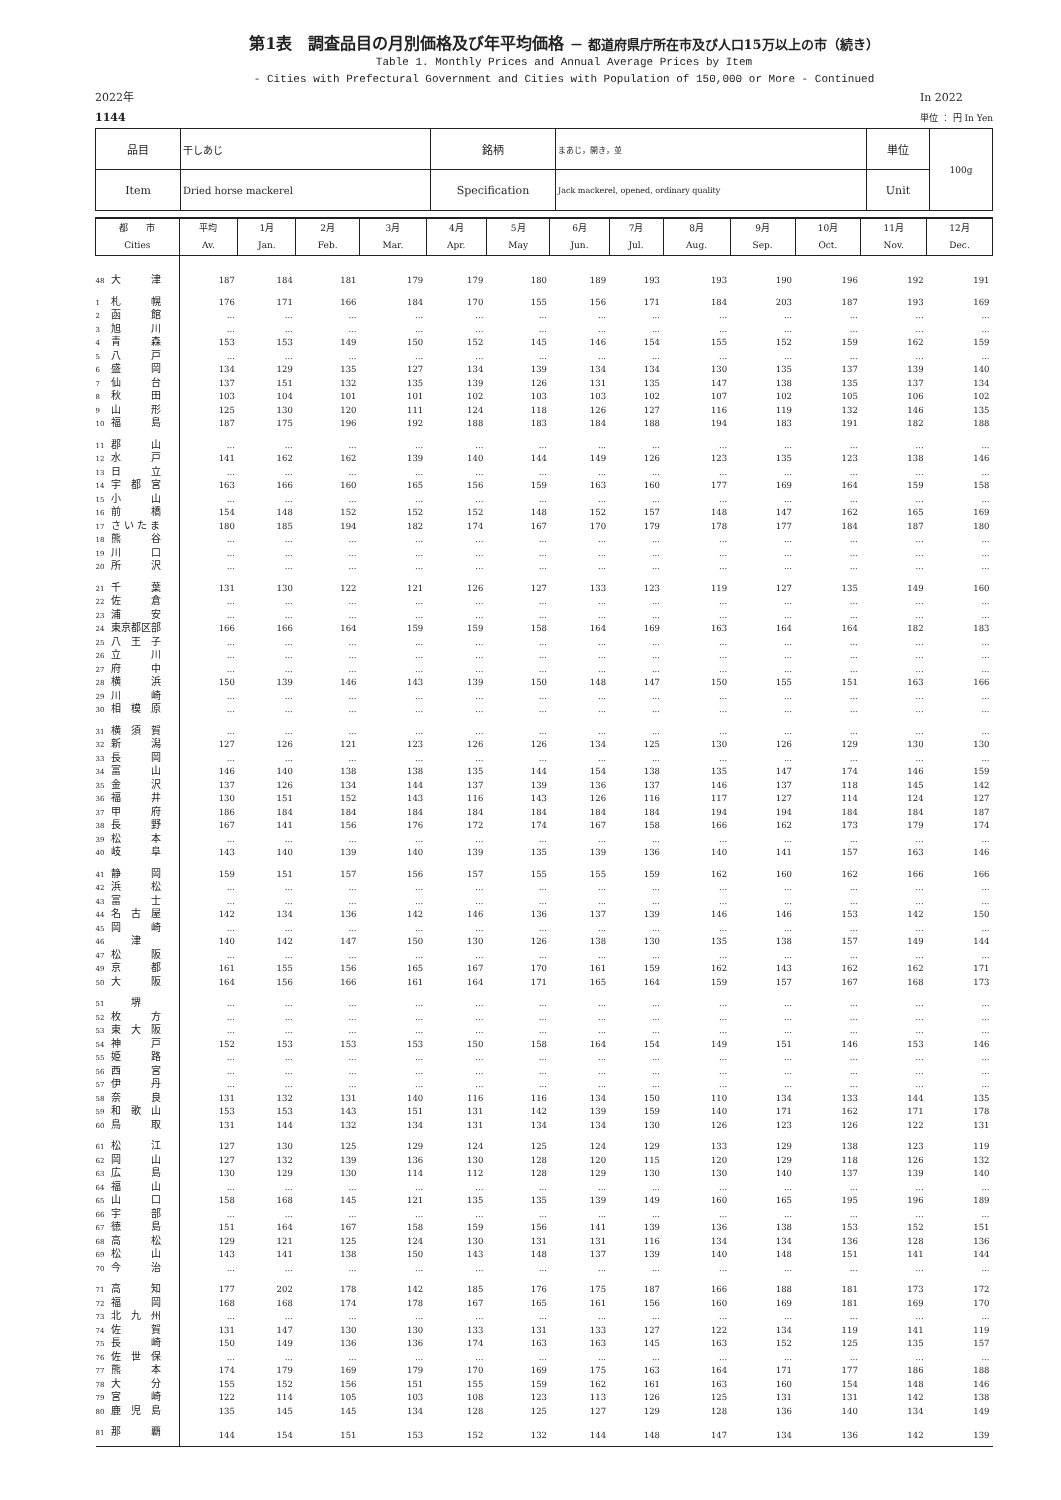第1表　調査品目の月別価格及び年平均価格 － 都道府県庁所在市及び人口15万以上の市（続き）
Table 1. Monthly Prices and Annual Average Prices by Item
- Cities with Prefectural Government and Cities with Population of 150,000 or More - Continued
2022年
1144
In 2022
単位 ： 円 In Yen
| 品目 | 干しあじ | 銘柄 | まあじ，開き，並 | 単位 | 100g |
| Item | Dried horse mackerel | Specification | Jack mackerel, opened, ordinary quality | Unit | |
| 都 市 Cities | 平均 Av. | 1月 Jan. | 2月 Feb. | 3月 Mar. | 4月 Apr. | 5月 May | 6月 Jun. | 7月 Jul. | 8月 Aug. | 9月 Sep. | 10月 Oct. | 11月 Nov. | 12月 Dec. |
| --- | --- | --- | --- | --- | --- | --- | --- | --- | --- | --- | --- | --- | --- |
| 48 大 津 | 187 | 184 | 181 | 179 | 179 | 180 | 189 | 193 | 193 | 190 | 196 | 192 | 191 |
| 1 札 幌 | 176 | 171 | 166 | 184 | 170 | 155 | 156 | 171 | 184 | 203 | 187 | 193 | 169 |
| 2 函 館 | ... | ... | ... | ... | ... | ... | ... | ... | ... | ... | ... | ... | ... |
| 3 旭 川 | ... | ... | ... | ... | ... | ... | ... | ... | ... | ... | ... | ... | ... |
| 4 青 森 | 153 | 153 | 149 | 150 | 152 | 145 | 146 | 154 | 155 | 152 | 159 | 162 | 159 |
| 5 八 戸 | ... | ... | ... | ... | ... | ... | ... | ... | ... | ... | ... | ... | ... |
| 6 盛 岡 | 134 | 129 | 135 | 127 | 134 | 139 | 134 | 134 | 130 | 135 | 137 | 139 | 140 |
| 7 仙 台 | 137 | 151 | 132 | 135 | 139 | 126 | 131 | 135 | 147 | 138 | 135 | 137 | 134 |
| 8 秋 田 | 103 | 104 | 101 | 101 | 102 | 103 | 103 | 102 | 107 | 102 | 105 | 106 | 102 |
| 9 山 形 | 125 | 130 | 120 | 111 | 124 | 118 | 126 | 127 | 116 | 119 | 132 | 146 | 135 |
| 10 福 島 | 187 | 175 | 196 | 192 | 188 | 183 | 184 | 188 | 194 | 183 | 191 | 182 | 188 |
| 11 郡 山 | ... | ... | ... | ... | ... | ... | ... | ... | ... | ... | ... | ... | ... |
| 12 水 戸 | 141 | 162 | 162 | 139 | 140 | 144 | 149 | 126 | 123 | 135 | 123 | 138 | 146 |
| 13 日 立 | ... | ... | ... | ... | ... | ... | ... | ... | ... | ... | ... | ... | ... |
| 14 宇 都 宮 | 163 | 166 | 160 | 165 | 156 | 159 | 163 | 160 | 177 | 169 | 164 | 159 | 158 |
| 15 小 山 | ... | ... | ... | ... | ... | ... | ... | ... | ... | ... | ... | ... | ... |
| 16 前 橋 | 154 | 148 | 152 | 152 | 152 | 148 | 152 | 157 | 148 | 147 | 162 | 165 | 169 |
| 17 さ い た ま | 180 | 185 | 194 | 182 | 174 | 167 | 170 | 179 | 178 | 177 | 184 | 187 | 180 |
| 18 熊 谷 | ... | ... | ... | ... | ... | ... | ... | ... | ... | ... | ... | ... | ... |
| 19 川 口 | ... | ... | ... | ... | ... | ... | ... | ... | ... | ... | ... | ... | ... |
| 20 所 沢 | ... | ... | ... | ... | ... | ... | ... | ... | ... | ... | ... | ... | ... |
| 21 千 葉 | 131 | 130 | 122 | 121 | 126 | 127 | 133 | 123 | 119 | 127 | 135 | 149 | 160 |
| 22 佐 倉 | ... | ... | ... | ... | ... | ... | ... | ... | ... | ... | ... | ... | ... |
| 23 浦 安 | ... | ... | ... | ... | ... | ... | ... | ... | ... | ... | ... | ... | ... |
| 24 東京都区部 | 166 | 166 | 164 | 159 | 159 | 158 | 164 | 169 | 163 | 164 | 164 | 182 | 183 |
| 25 八 王 子 | ... | ... | ... | ... | ... | ... | ... | ... | ... | ... | ... | ... | ... |
| 26 立 川 | ... | ... | ... | ... | ... | ... | ... | ... | ... | ... | ... | ... | ... |
| 27 府 中 | ... | ... | ... | ... | ... | ... | ... | ... | ... | ... | ... | ... | ... |
| 28 横 浜 | 150 | 139 | 146 | 143 | 139 | 150 | 148 | 147 | 150 | 155 | 151 | 163 | 166 |
| 29 川 崎 | ... | ... | ... | ... | ... | ... | ... | ... | ... | ... | ... | ... | ... |
| 30 相 模 原 | ... | ... | ... | ... | ... | ... | ... | ... | ... | ... | ... | ... | ... |
| 31 横 須 賀 | ... | ... | ... | ... | ... | ... | ... | ... | ... | ... | ... | ... | ... |
| 32 新 潟 | 127 | 126 | 121 | 123 | 126 | 126 | 134 | 125 | 130 | 126 | 129 | 130 | 130 |
| 33 長 岡 | ... | ... | ... | ... | ... | ... | ... | ... | ... | ... | ... | ... | ... |
| 34 富 山 | 146 | 140 | 138 | 138 | 135 | 144 | 154 | 138 | 135 | 147 | 174 | 146 | 159 |
| 35 金 沢 | 137 | 126 | 134 | 144 | 137 | 139 | 136 | 137 | 146 | 137 | 118 | 145 | 142 |
| 36 福 井 | 130 | 151 | 152 | 143 | 116 | 143 | 126 | 116 | 117 | 127 | 114 | 124 | 127 |
| 37 甲 府 | 186 | 184 | 184 | 184 | 184 | 184 | 184 | 184 | 194 | 194 | 184 | 184 | 187 |
| 38 長 野 | 167 | 141 | 156 | 176 | 172 | 174 | 167 | 158 | 166 | 162 | 173 | 179 | 174 |
| 39 松 本 | ... | ... | ... | ... | ... | ... | ... | ... | ... | ... | ... | ... | ... |
| 40 岐 阜 | 143 | 140 | 139 | 140 | 139 | 135 | 139 | 136 | 140 | 141 | 157 | 163 | 146 |
| 41 静 岡 | 159 | 151 | 157 | 156 | 157 | 155 | 155 | 159 | 162 | 160 | 162 | 166 | 166 |
| 42 浜 松 | ... | ... | ... | ... | ... | ... | ... | ... | ... | ... | ... | ... | ... |
| 43 富 士 | ... | ... | ... | ... | ... | ... | ... | ... | ... | ... | ... | ... | ... |
| 44 名 古 屋 | 142 | 134 | 136 | 142 | 146 | 136 | 137 | 139 | 146 | 146 | 153 | 142 | 150 |
| 45 岡 崎 | ... | ... | ... | ... | ... | ... | ... | ... | ... | ... | ... | ... | ... |
| 46 津 | 140 | 142 | 147 | 150 | 130 | 126 | 138 | 130 | 135 | 138 | 157 | 149 | 144 |
| 47 松 阪 | ... | ... | ... | ... | ... | ... | ... | ... | ... | ... | ... | ... | ... |
| 49 京 都 | 161 | 155 | 156 | 165 | 167 | 170 | 161 | 159 | 162 | 143 | 162 | 162 | 171 |
| 50 大 阪 | 164 | 156 | 166 | 161 | 164 | 171 | 165 | 164 | 159 | 157 | 167 | 168 | 173 |
| 51 堺 | ... | ... | ... | ... | ... | ... | ... | ... | ... | ... | ... | ... | ... |
| 52 枚 方 | ... | ... | ... | ... | ... | ... | ... | ... | ... | ... | ... | ... | ... |
| 53 東 大 阪 | ... | ... | ... | ... | ... | ... | ... | ... | ... | ... | ... | ... | ... |
| 54 神 戸 | 152 | 153 | 153 | 153 | 150 | 158 | 164 | 154 | 149 | 151 | 146 | 153 | 146 |
| 55 姫 路 | ... | ... | ... | ... | ... | ... | ... | ... | ... | ... | ... | ... | ... |
| 56 西 宮 | ... | ... | ... | ... | ... | ... | ... | ... | ... | ... | ... | ... | ... |
| 57 伊 丹 | ... | ... | ... | ... | ... | ... | ... | ... | ... | ... | ... | ... | ... |
| 58 奈 良 | 131 | 132 | 131 | 140 | 116 | 116 | 134 | 150 | 110 | 134 | 133 | 144 | 135 |
| 59 和 歌 山 | 153 | 153 | 143 | 151 | 131 | 142 | 139 | 159 | 140 | 171 | 162 | 171 | 178 |
| 60 鳥 取 | 131 | 144 | 132 | 134 | 131 | 134 | 134 | 130 | 126 | 123 | 126 | 122 | 131 |
| 61 松 江 | 127 | 130 | 125 | 129 | 124 | 125 | 124 | 129 | 133 | 129 | 138 | 123 | 119 |
| 62 岡 山 | 127 | 132 | 139 | 136 | 130 | 128 | 120 | 115 | 120 | 129 | 118 | 126 | 132 |
| 63 広 島 | 130 | 129 | 130 | 114 | 112 | 128 | 129 | 130 | 130 | 140 | 137 | 139 | 140 |
| 64 福 山 | ... | ... | ... | ... | ... | ... | ... | ... | ... | ... | ... | ... | ... |
| 65 山 口 | 158 | 168 | 145 | 121 | 135 | 135 | 139 | 149 | 160 | 165 | 195 | 196 | 189 |
| 66 宇 部 | ... | ... | ... | ... | ... | ... | ... | ... | ... | ... | ... | ... | ... |
| 67 徳 島 | 151 | 164 | 167 | 158 | 159 | 156 | 141 | 139 | 136 | 138 | 153 | 152 | 151 |
| 68 高 松 | 129 | 121 | 125 | 124 | 130 | 131 | 131 | 116 | 134 | 134 | 136 | 128 | 136 |
| 69 松 山 | 143 | 141 | 138 | 150 | 143 | 148 | 137 | 139 | 140 | 148 | 151 | 141 | 144 |
| 70 今 治 | ... | ... | ... | ... | ... | ... | ... | ... | ... | ... | ... | ... | ... |
| 71 高 知 | 177 | 202 | 178 | 142 | 185 | 176 | 175 | 187 | 166 | 188 | 181 | 173 | 172 |
| 72 福 岡 | 168 | 168 | 174 | 178 | 167 | 165 | 161 | 156 | 160 | 169 | 181 | 169 | 170 |
| 73 北 九 州 | ... | ... | ... | ... | ... | ... | ... | ... | ... | ... | ... | ... | ... |
| 74 佐 賀 | 131 | 147 | 130 | 130 | 133 | 131 | 133 | 127 | 122 | 134 | 119 | 141 | 119 |
| 75 長 崎 | 150 | 149 | 136 | 136 | 174 | 163 | 163 | 145 | 163 | 152 | 125 | 135 | 157 |
| 76 佐 世 保 | ... | ... | ... | ... | ... | ... | ... | ... | ... | ... | ... | ... | ... |
| 77 熊 本 | 174 | 179 | 169 | 179 | 170 | 169 | 175 | 163 | 164 | 171 | 177 | 186 | 188 |
| 78 大 分 | 155 | 152 | 156 | 151 | 155 | 159 | 162 | 161 | 163 | 160 | 154 | 148 | 146 |
| 79 宮 崎 | 122 | 114 | 105 | 103 | 108 | 123 | 113 | 126 | 125 | 131 | 131 | 142 | 138 |
| 80 鹿 児 島 | 135 | 145 | 145 | 134 | 128 | 125 | 127 | 129 | 128 | 136 | 140 | 134 | 149 |
| 81 那 覇 | 144 | 154 | 151 | 153 | 152 | 132 | 144 | 148 | 147 | 134 | 136 | 142 | 139 |